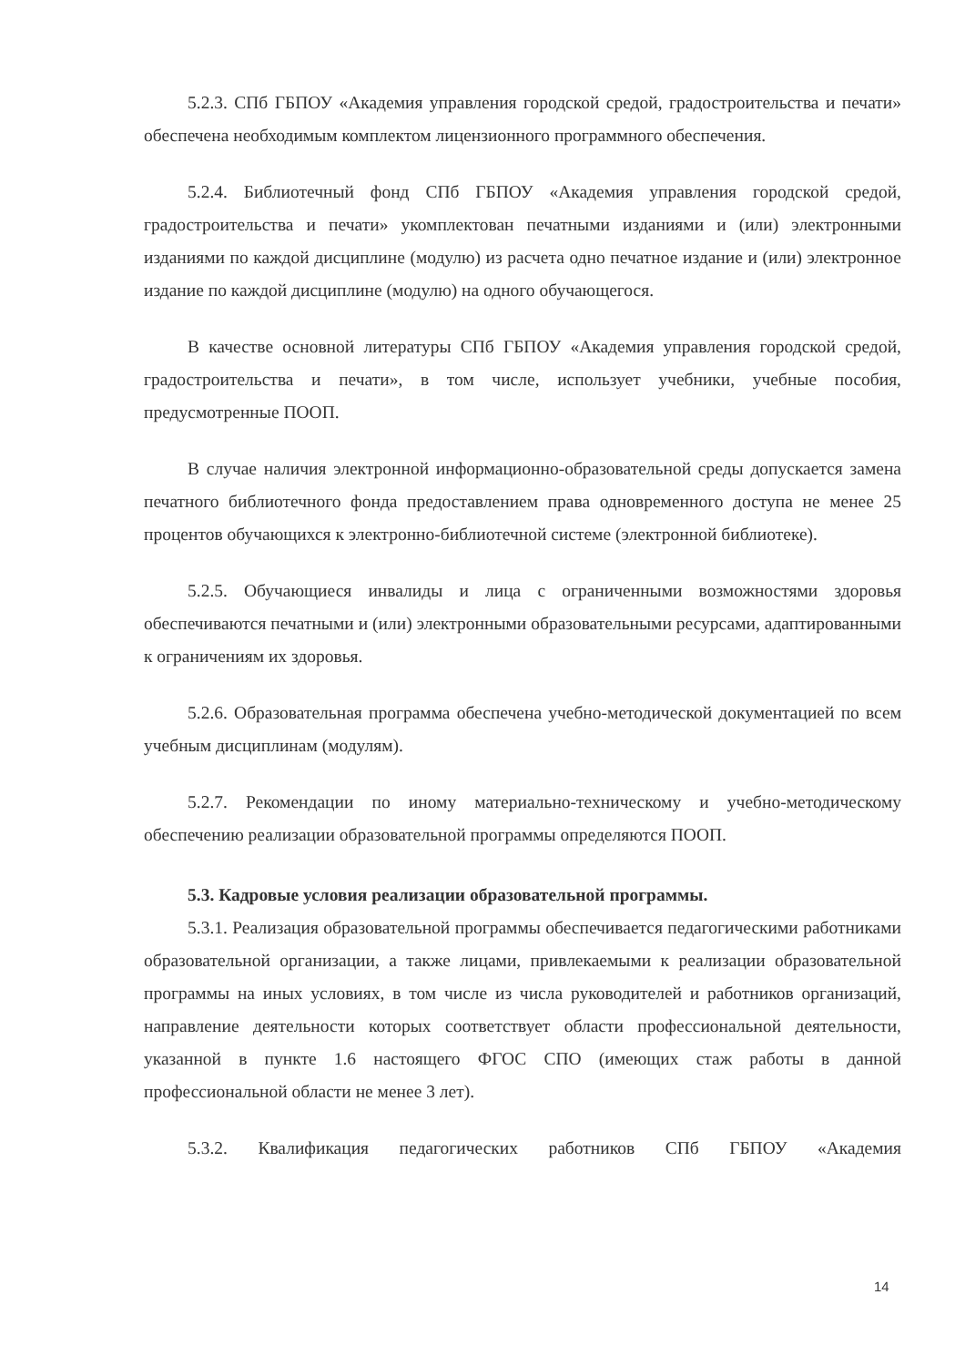5.2.3. СПб ГБПОУ «Академия управления городской средой, градостроительства и печати» обеспечена необходимым комплектом лицензионного программного обеспечения.
5.2.4. Библиотечный фонд СПб ГБПОУ «Академия управления городской средой, градостроительства и печати» укомплектован печатными изданиями и (или) электронными изданиями по каждой дисциплине (модулю) из расчета одно печатное издание и (или) электронное издание по каждой дисциплине (модулю) на одного обучающегося.
В качестве основной литературы СПб ГБПОУ «Академия управления городской средой, градостроительства и печати», в том числе, использует учебники, учебные пособия, предусмотренные ПООП.
В случае наличия электронной информационно-образовательной среды допускается замена печатного библиотечного фонда предоставлением права одновременного доступа не менее 25 процентов обучающихся к электронно-библиотечной системе (электронной библиотеке).
5.2.5. Обучающиеся инвалиды и лица с ограниченными возможностями здоровья обеспечиваются печатными и (или) электронными образовательными ресурсами, адаптированными к ограничениям их здоровья.
5.2.6. Образовательная программа обеспечена учебно-методической документацией по всем учебным дисциплинам (модулям).
5.2.7. Рекомендации по иному материально-техническому и учебно-методическому обеспечению реализации образовательной программы определяются ПООП.
5.3. Кадровые условия реализации образовательной программы.
5.3.1. Реализация образовательной программы обеспечивается педагогическими работниками образовательной организации, а также лицами, привлекаемыми к реализации образовательной программы на иных условиях, в том числе из числа руководителей и работников организаций, направление деятельности которых соответствует области профессиональной деятельности, указанной в пункте 1.6 настоящего ФГОС СПО (имеющих стаж работы в данной профессиональной области не менее 3 лет).
5.3.2. Квалификация педагогических работников СПб ГБПОУ «Академия
14